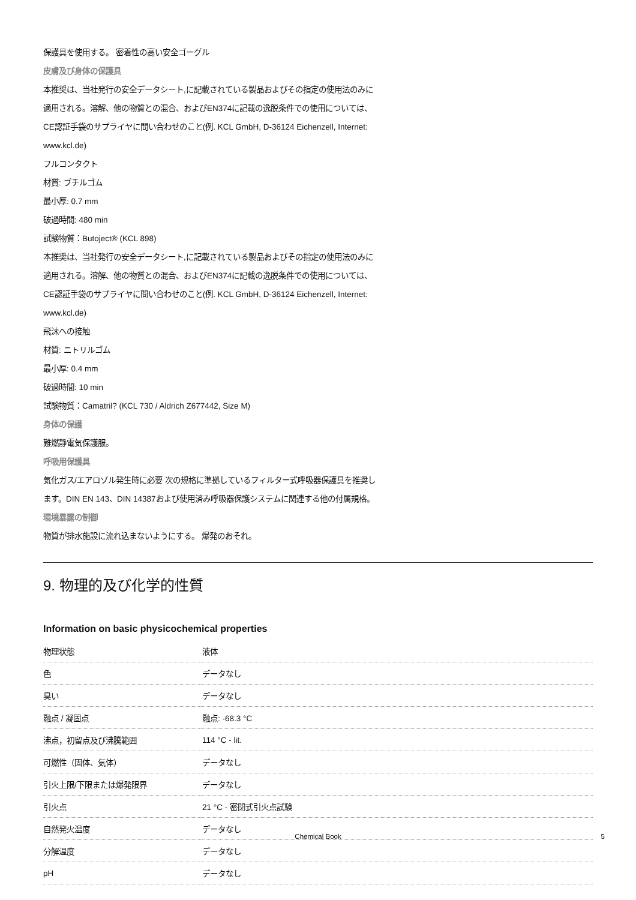保護具を使用する。 密着性の高い安全ゴーグル
皮膚及び身体の保護具
本推奨は、当社発行の安全データシート,に記載されている製品およびその指定の使用法のみに
適用される。溶解、他の物質との混合、およびEN374に記載の逸脱条件での使用については、
CE認証手袋のサプライヤに問い合わせのこと(例. KCL GmbH, D-36124 Eichenzell, Internet:
www.kcl.de)
フルコンタクト
材質: ブチルゴム
最小厚: 0.7 mm
破過時間: 480 min
試験物質：Butoject® (KCL 898)
本推奨は、当社発行の安全データシート,に記載されている製品およびその指定の使用法のみに
適用される。溶解、他の物質との混合、およびEN374に記載の逸脱条件での使用については、
CE認証手袋のサプライヤに問い合わせのこと(例. KCL GmbH, D-36124 Eichenzell, Internet:
www.kcl.de)
飛沫への接触
材質: ニトリルゴム
最小厚: 0.4 mm
破過時間: 10 min
試験物質：Camatril? (KCL 730 / Aldrich Z677442, Size M)
身体の保護
難燃静電気保護服。
呼吸用保護具
気化ガス/エアロゾル発生時に必要 次の規格に準拠しているフィルター式呼吸器保護具を推奨し
ます。DIN EN 143、DIN 14387および使用済み呼吸器保護システムに関連する他の付属規格。
環境暴露の制御
物質が排水施設に流れ込まないようにする。 爆発のおそれ。
9. 物理的及び化学的性質
Information on basic physicochemical properties
| 物理状態 | 液体 |
| 色 | データなし |
| 臭い | データなし |
| 融点 / 凝固点 | 融点: -68.3 °C |
| 沸点，初留点及び沸騰範囲 | 114 °C - lit. |
| 可燃性（固体、気体） | データなし |
| 引火上限/下限または爆発限界 | データなし |
| 引火点 | 21 °C - 密閉式引火点試験 |
| 自然発火温度 | データなし |
| 分解温度 | データなし |
| pH | データなし |
Chemical Book 5